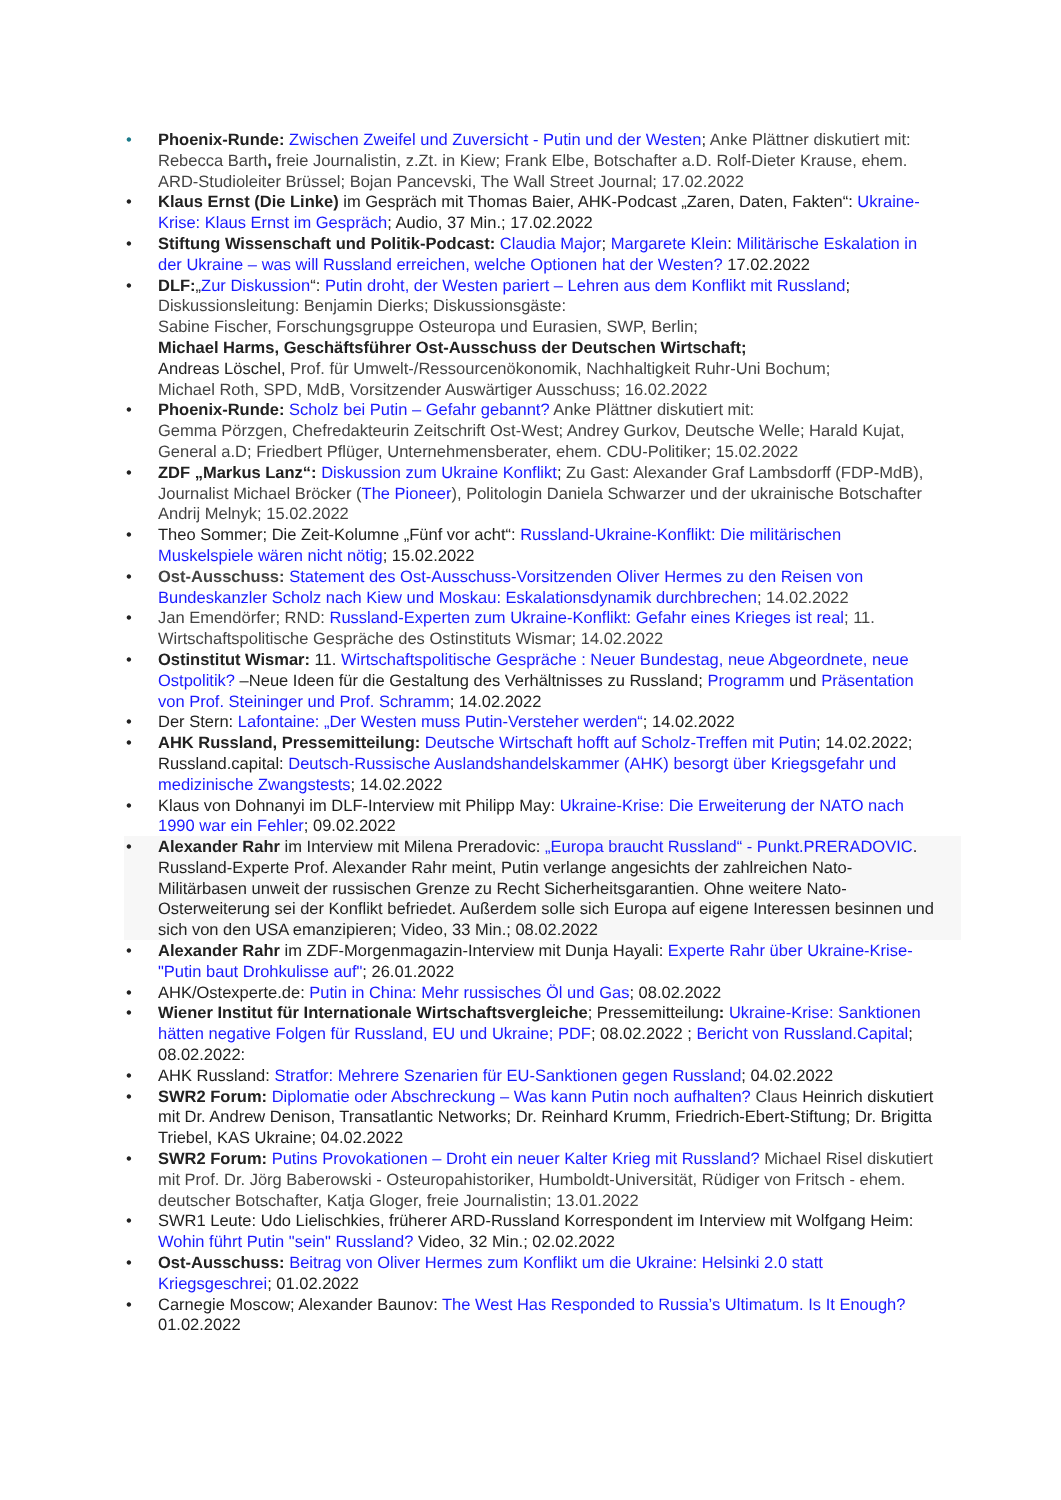• Phoenix-Runde: Zwischen Zweifel und Zuversicht - Putin und der Westen; Anke Plättner diskutiert mit: Rebecca Barth, freie Journalistin, z.Zt. in Kiew; Frank Elbe, Botschafter a.D. Rolf-Dieter Krause, ehem. ARD-Studioleiter Brüssel; Bojan Pancevski, The Wall Street Journal; 17.02.2022
• Klaus Ernst (Die Linke) im Gespräch mit Thomas Baier, AHK-Podcast „Zaren, Daten, Fakten“: Ukraine-Krise: Klaus Ernst im Gespräch; Audio, 37 Min.; 17.02.2022
• Stiftung Wissenschaft und Politik-Podcast: Claudia Major; Margarete Klein: Militärische Eskalation in der Ukraine – was will Russland erreichen, welche Optionen hat der Westen? 17.02.2022
• DLF:„Zur Diskussion“: Putin droht, der Westen pariert – Lehren aus dem Konflikt mit Russland; Diskussionsleitung: Benjamin Dierks; Diskussionsgäste:
Sabine Fischer, Forschungsgruppe Osteuropa und Eurasien, SWP, Berlin;
Michael Harms, Geschäftsführer Ost-Ausschuss der Deutschen Wirtschaft;
Andreas Löschel, Prof. für Umwelt-/Ressourcenökonomik, Nachhaltigkeit Ruhr-Uni Bochum;
Michael Roth, SPD, MdB, Vorsitzender Auswärtiger Ausschuss; 16.02.2022
• Phoenix-Runde: Scholz bei Putin – Gefahr gebannt? Anke Plättner diskutiert mit:
Gemma Pörzgen, Chefredakteurin Zeitschrift Ost-West; Andrey Gurkov, Deutsche Welle; Harald Kujat, General a.D; Friedbert Pflüger, Unternehmensberater, ehem. CDU-Politiker; 15.02.2022
• ZDF „Markus Lanz“: Diskussion zum Ukraine Konflikt; Zu Gast: Alexander Graf Lambsdorff (FDP-MdB), Journalist Michael Bröcker (The Pioneer), Politologin Daniela Schwarzer und der ukrainische Botschafter Andrij Melnyk; 15.02.2022
• Theo Sommer; Die Zeit-Kolumne „Fünf vor acht“: Russland-Ukraine-Konflikt: Die militärischen Muskelspiele wären nicht nötig; 15.02.2022
• Ost-Ausschuss: Statement des Ost-Ausschuss-Vorsitzenden Oliver Hermes zu den Reisen von Bundeskanzler Scholz nach Kiew und Moskau: Eskalationsdynamik durchbrechen; 14.02.2022
• Jan Emendörfer; RND: Russland-Experten zum Ukraine-Konflikt: Gefahr eines Krieges ist real; 11. Wirtschaftspolitische Gespräche des Ostinstituts Wismar; 14.02.2022
• Ostinstitut Wismar: 11. Wirtschaftspolitische Gespräche : Neuer Bundestag, neue Abgeordnete, neue Ostpolitik? –Neue Ideen für die Gestaltung des Verhältnisses zu Russland; Programm und Präsentation von Prof. Steininger und Prof. Schramm; 14.02.2022
• Der Stern: Lafontaine: „Der Westen muss Putin-Versteher werden“; 14.02.2022
• AHK Russland, Pressemitteilung: Deutsche Wirtschaft hofft auf Scholz-Treffen mit Putin; 14.02.2022; Russland.capital: Deutsch-Russische Auslandshandelskammer (AHK) besorgt über Kriegsgefahr und medizinische Zwangstests; 14.02.2022
• Klaus von Dohnanyi im DLF-Interview mit Philipp May: Ukraine-Krise: Die Erweiterung der NATO nach 1990 war ein Fehler; 09.02.2022
• Alexander Rahr im Interview mit Milena Preradovic: „Europa braucht Russland“ - Punkt.PRERADOVIC. Russland-Experte Prof. Alexander Rahr meint, Putin verlange angesichts der zahlreichen Nato-Militärbasen unweit der russischen Grenze zu Recht Sicherheitsgarantien. Ohne weitere Nato-Osterweiterung sei der Konflikt befriedet. Außerdem solle sich Europa auf eigene Interessen besinnen und sich von den USA emanzipieren; Video, 33 Min.; 08.02.2022
• Alexander Rahr im ZDF-Morgenmagazin-Interview mit Dunja Hayali: Experte Rahr über Ukraine-Krise-"Putin baut Drohkulisse auf"; 26.01.2022
• AHK/Ostexperte.de: Putin in China: Mehr russisches Öl und Gas; 08.02.2022
• Wiener Institut für Internationale Wirtschaftsvergleiche; Pressemitteilung: Ukraine-Krise: Sanktionen hätten negative Folgen für Russland, EU und Ukraine; PDF; 08.02.2022 ; Bericht von Russland.Capital; 08.02.2022:
• AHK Russland: Stratfor: Mehrere Szenarien für EU-Sanktionen gegen Russland; 04.02.2022
• SWR2 Forum: Diplomatie oder Abschreckung – Was kann Putin noch aufhalten? Claus Heinrich diskutiert mit Dr. Andrew Denison, Transatlantic Networks; Dr. Reinhard Krumm, Friedrich-Ebert-Stiftung; Dr. Brigitta Triebel, KAS Ukraine; 04.02.2022
• SWR2 Forum: Putins Provokationen – Droht ein neuer Kalter Krieg mit Russland? Michael Risel diskutiert mit Prof. Dr. Jörg Baberowski - Osteuropahistoriker, Humboldt-Universität, Rüdiger von Fritsch - ehem. deutscher Botschafter, Katja Gloger, freie Journalistin; 13.01.2022
• SWR1 Leute: Udo Lielischkies, früherer ARD-Russland Korrespondent im Interview mit Wolfgang Heim: Wohin führt Putin "sein" Russland? Video, 32 Min.; 02.02.2022
• Ost-Ausschuss: Beitrag von Oliver Hermes zum Konflikt um die Ukraine: Helsinki 2.0 statt Kriegsgeschrei; 01.02.2022
• Carnegie Moscow; Alexander Baunov: The West Has Responded to Russia’s Ultimatum. Is It Enough? 01.02.2022